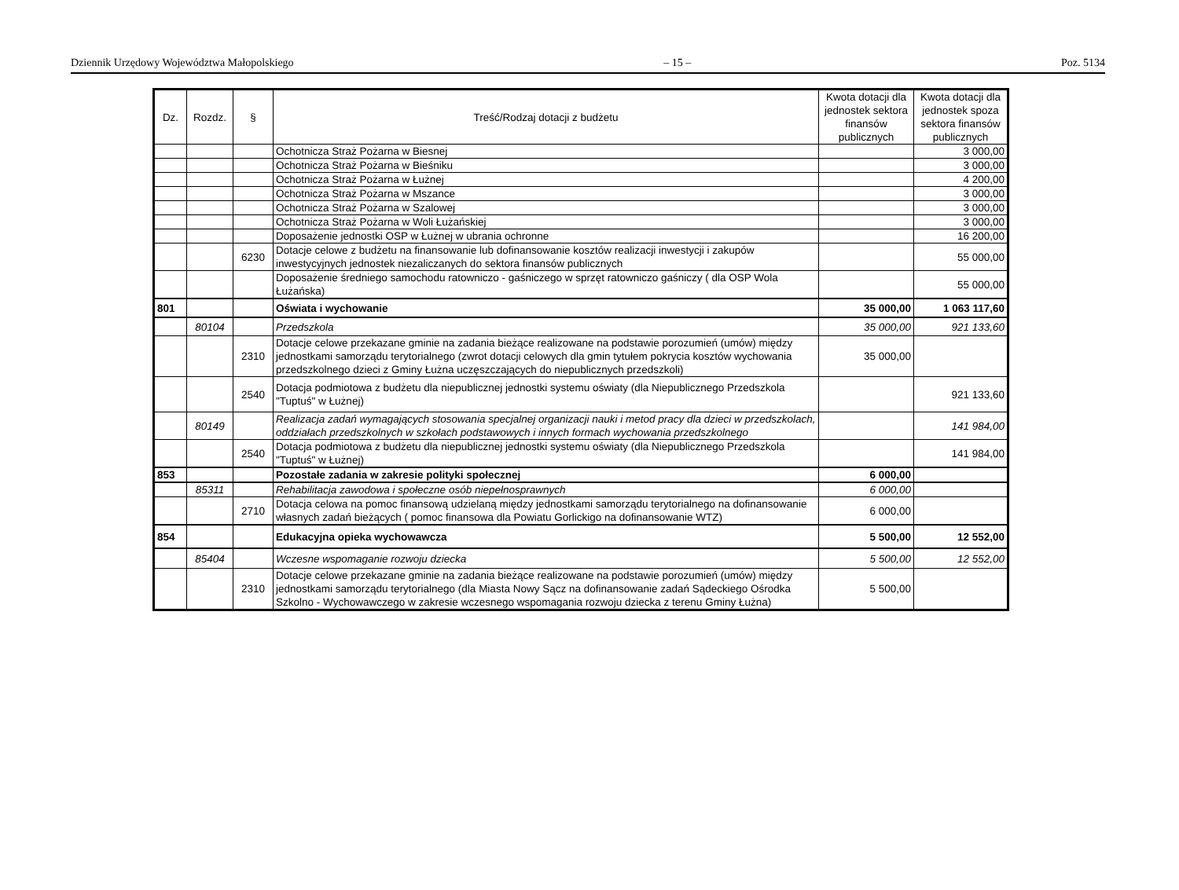Dziennik Urzędowy Województwa Małopolskiego – 15 – Poz. 5134
| Dz. | Rozdz. | § | Treść/Rodzaj dotacji z budżetu | Kwota dotacji dla jednostek sektora finansów publicznych | Kwota dotacji dla jednostek spoza sektora finansów publicznych |
| --- | --- | --- | --- | --- | --- |
| | | | Ochotnicza Straż Pożarna w Biesnej | | 3 000,00 |
| | | | Ochotnicza Straż Pożarna w Bieśniku | | 3 000,00 |
| | | | Ochotnicza Straż Pożarna w Łużnej | | 4 200,00 |
| | | | Ochotnicza Straż Pożarna w Mszance | | 3 000,00 |
| | | | Ochotnicza Straż Pożarna w Szalowej | | 3 000,00 |
| | | | Ochotnicza Straż Pożarna w Woli Łużańskiej | | 3 000,00 |
| | | | Doposażenie jednostki OSP w Łużnej w ubrania ochronne | | 16 200,00 |
| | | 6230 | Dotacje celowe z budżetu na finansowanie lub dofinansowanie kosztów realizacji inwestycji i zakupów inwestycyjnych jednostek niezaliczanych do sektora finansów publicznych | | 55 000,00 |
| | | | Doposażenie średniego samochodu ratowniczo - gaśniczego w sprzęt ratowniczo gaśniczy ( dla OSP Wola Łużańska) | | 55 000,00 |
| 801 | | | Oświata i wychowanie | 35 000,00 | 1 063 117,60 |
| | 80104 | | Przedszkola | 35 000,00 | 921 133,60 |
| | | 2310 | Dotacje celowe przekazane gminie na zadania bieżące realizowane na podstawie porozumień (umów) między jednostkami samorządu terytorialnego (zwrot dotacji celowych dla gmin tytułem pokrycia kosztów wychowania przedszkolnego dzieci z Gminy Łużna uczęszczających do niepublicznych przedszkoli) | 35 000,00 | |
| | | 2540 | Dotacja podmiotowa z budżetu dla niepublicznej jednostki systemu oświaty (dla Niepublicznego Przedszkola "Tuptuś" w Łużnej) | | 921 133,60 |
| | 80149 | | Realizacja zadań wymagających stosowania specjalnej organizacji nauki i metod pracy dla dzieci w przedszkolach, oddziałach przedszkolnych w szkołach podstawowych i innych formach wychowania przedszkolnego | | 141 984,00 |
| | | 2540 | Dotacja podmiotowa z budżetu dla niepublicznej jednostki systemu oświaty (dla Niepublicznego Przedszkola "Tuptuś" w Łużnej) | | 141 984,00 |
| 853 | | | Pozostałe zadania w zakresie polityki społecznej | 6 000,00 | |
| | 85311 | | Rehabilitacja zawodowa i społeczne osób niepełnosprawnych | 6 000,00 | |
| | | 2710 | Dotacja celowa na pomoc finansową udzielaną między jednostkami samorządu terytorialnego na dofinansowanie własnych zadań bieżących ( pomoc finansowa dla Powiatu Gorlickigo na dofinansowanie WTZ) | 6 000,00 | |
| 854 | | | Edukacyjna opieka wychowawcza | 5 500,00 | 12 552,00 |
| | 85404 | | Wczesne wspomaganie rozwoju dziecka | 5 500,00 | 12 552,00 |
| | | 2310 | Dotacje celowe przekazane gminie na zadania bieżące realizowane na podstawie porozumień (umów) między jednostkami samorządu terytorialnego (dla Miasta Nowy Sącz na dofinansowanie zadań Sądeckiego Ośrodka Szkolno - Wychowawczego w zakresie wczesnego wspomagania rozwoju dziecka z terenu Gminy Łużna) | 5 500,00 | |